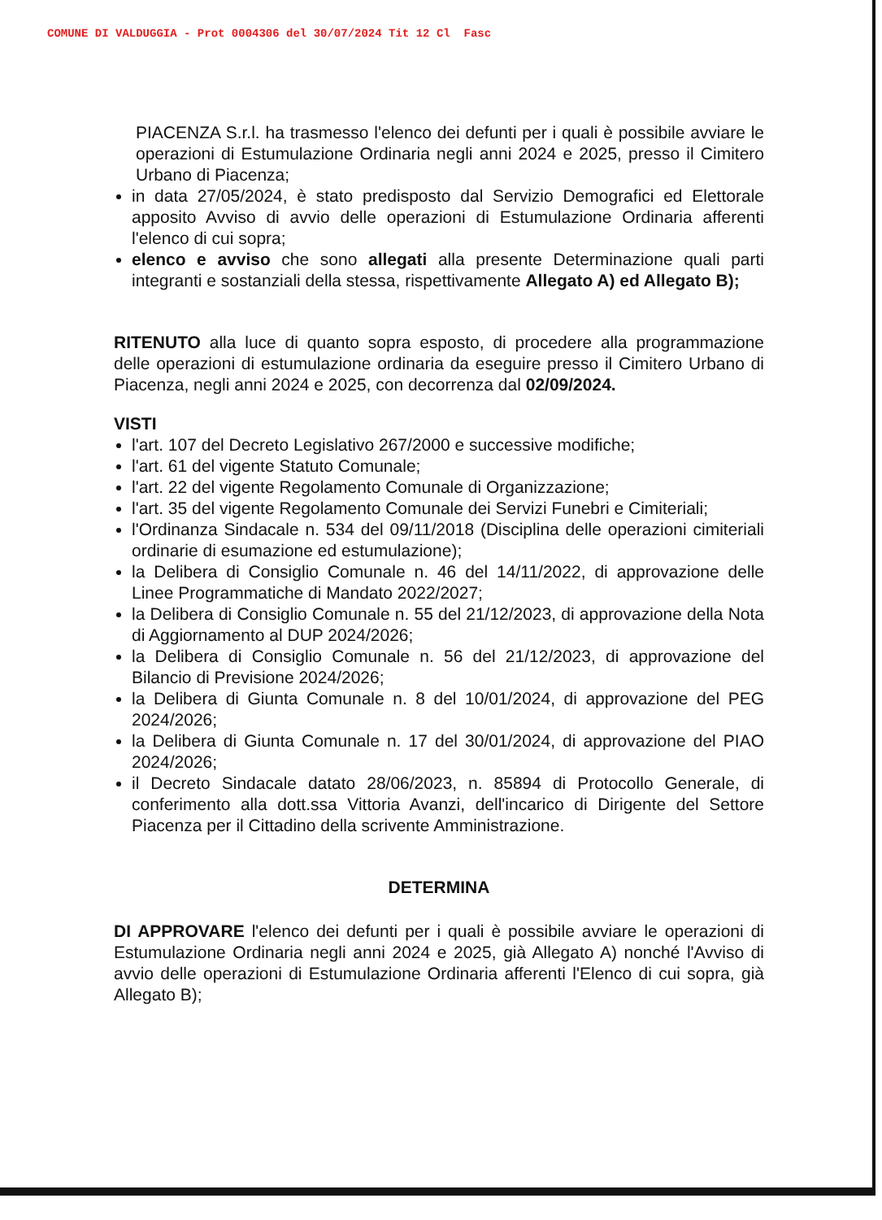COMUNE DI VALDUGGIA - Prot 0004306 del 30/07/2024 Tit 12 Cl Fasc
PIACENZA S.r.l. ha trasmesso l'elenco dei defunti per i quali è possibile avviare le operazioni di Estumulazione Ordinaria negli anni 2024 e 2025, presso il Cimitero Urbano di Piacenza;
in data 27/05/2024, è stato predisposto dal Servizio Demografici ed Elettorale apposito Avviso di avvio delle operazioni di Estumulazione Ordinaria afferenti l'elenco di cui sopra;
elenco e avviso che sono allegati alla presente Determinazione quali parti integranti e sostanziali della stessa, rispettivamente Allegato A) ed Allegato B);
RITENUTO alla luce di quanto sopra esposto, di procedere alla programmazione delle operazioni di estumulazione ordinaria da eseguire presso il Cimitero Urbano di Piacenza, negli anni 2024 e 2025, con decorrenza dal 02/09/2024.
VISTI
l'art. 107 del Decreto Legislativo 267/2000 e successive modifiche;
l'art. 61 del vigente Statuto Comunale;
l'art. 22 del vigente Regolamento Comunale di Organizzazione;
l'art. 35 del vigente Regolamento Comunale dei Servizi Funebri e Cimiteriali;
l'Ordinanza Sindacale n. 534 del 09/11/2018 (Disciplina delle operazioni cimiteriali ordinarie di esumazione ed estumulazione);
la Delibera di Consiglio Comunale n. 46 del 14/11/2022, di approvazione delle Linee Programmatiche di Mandato 2022/2027;
la Delibera di Consiglio Comunale n. 55 del 21/12/2023, di approvazione della Nota di Aggiornamento al DUP 2024/2026;
la Delibera di Consiglio Comunale n. 56 del 21/12/2023, di approvazione del Bilancio di Previsione 2024/2026;
la Delibera di Giunta Comunale n. 8 del 10/01/2024, di approvazione del PEG 2024/2026;
la Delibera di Giunta Comunale n. 17 del 30/01/2024, di approvazione del PIAO 2024/2026;
il Decreto Sindacale datato 28/06/2023, n. 85894 di Protocollo Generale, di conferimento alla dott.ssa Vittoria Avanzi, dell'incarico di Dirigente del Settore Piacenza per il Cittadino della scrivente Amministrazione.
DETERMINA
DI APPROVARE l'elenco dei defunti per i quali è possibile avviare le operazioni di Estumulazione Ordinaria negli anni 2024 e 2025, già Allegato A) nonché l'Avviso di avvio delle operazioni di Estumulazione Ordinaria afferenti l'Elenco di cui sopra, già Allegato B);